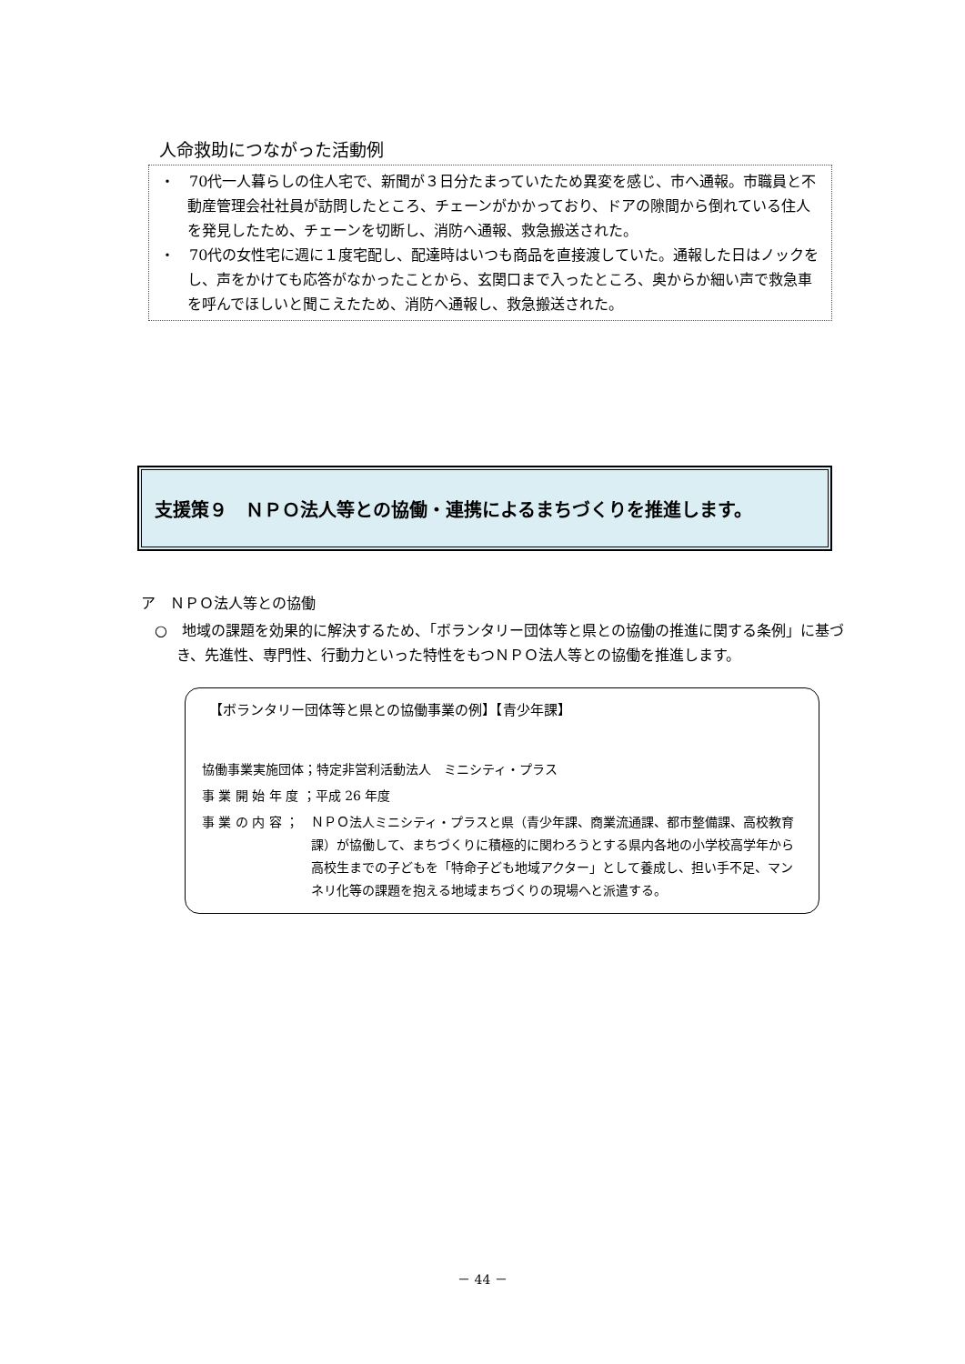人命救助につながった活動例
・　70代一人暮らしの住人宅で、新聞が３日分たまっていたため異変を感じ、市へ通報。市職員と不動産管理会社社員が訪問したところ、チェーンがかかっており、ドアの隙間から倒れている住人を発見したため、チェーンを切断し、消防へ通報、救急搬送された。
・　70代の女性宅に週に１度宅配し、配達時はいつも商品を直接渡していた。通報した日はノックをし、声をかけても応答がなかったことから、玄関口まで入ったところ、奥からか細い声で救急車を呼んでほしいと聞こえたため、消防へ通報し、救急搬送された。
支援策９　ＮＰＯ法人等との協働・連携によるまちづくりを推進します。
ア　ＮＰＯ法人等との協働
○　地域の課題を効果的に解決するため、「ボランタリー団体等と県との協働の推進に関する条例」に基づき、先進性、専門性、行動力といった特性をもつＮＰＯ法人等との協働を推進します。
【ボランタリー団体等と県との協働事業の例】【青少年課】
協働事業実施団体；特定非営利活動法人　ミニシティ・プラス
事 業 開 始 年 度 ；平成 26 年度
事 業 の 内 容 ； ＮＰＯ法人ミニシティ・プラスと県（青少年課、商業流通課、都市整備課、高校教育課）が協働して、まちづくりに積極的に関わろうとする県内各地の小学校高学年から高校生までの子どもを「特命子ども地域アクター」として養成し、担い手不足、マンネリ化等の課題を抱える地域まちづくりの現場へと派遣する。
－ 44 －